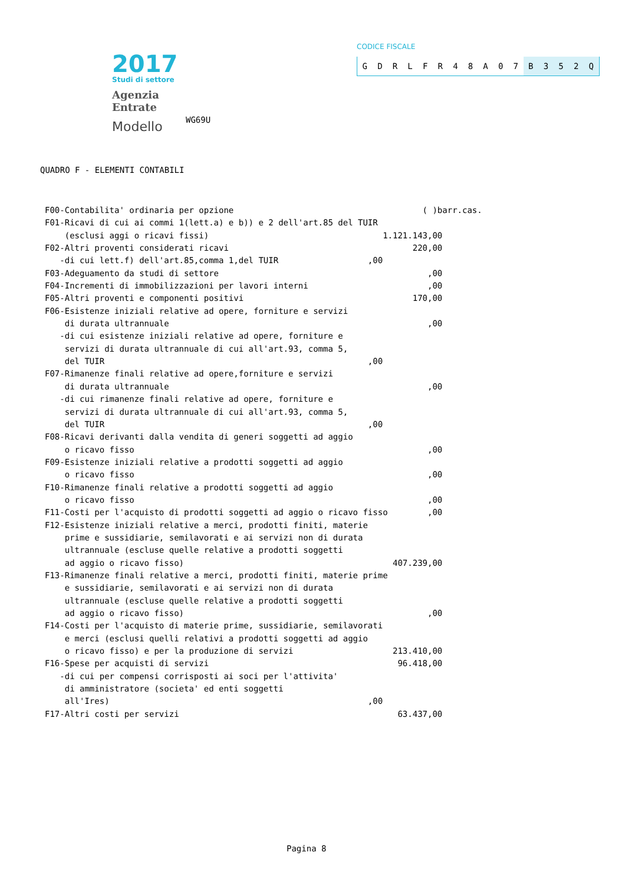2017
Studi di settore
Agenzia
Entrate
Modello
WG69U
CODICE FISCALE
GDRLFR 48 A 07 B 352 Q
QUADRO F - ELEMENTI CONTABILI
F00-Contabilita' ordinaria per opzione                                      ( )barr.cas.
F01-Ricavi di cui ai commi 1(lett.a) e b)) e 2 dell'art.85 del TUIR
    (esclusi aggi o ricavi fissi)                                   1.121.143,00
F02-Altri proventi considerati ricavi                                     220,00
   -di cui lett.f) dell'art.85,comma 1,del TUIR                  ,00
F03-Adeguamento da studi di settore                                          ,00
F04-Incrementi di immobilizzazioni per lavori interni                        ,00
F05-Altri proventi e componenti positivi                                  170,00
F06-Esistenze iniziali relative ad opere, forniture e servizi
    di durata ultrannuale                                                    ,00
   -di cui esistenze iniziali relative ad opere, forniture e
    servizi di durata ultrannuale di cui all'art.93, comma 5,
    del TUIR                                                     ,00
F07-Rimanenze finali relative ad opere,forniture e servizi
    di durata ultrannuale                                                    ,00
   -di cui rimanenze finali relative ad opere, forniture e
    servizi di durata ultrannuale di cui all'art.93, comma 5,
    del TUIR                                                     ,00
F08-Ricavi derivanti dalla vendita di generi soggetti ad aggio
    o ricavo fisso                                                           ,00
F09-Esistenze iniziali relative a prodotti soggetti ad aggio
    o ricavo fisso                                                           ,00
F10-Rimanenze finali relative a prodotti soggetti ad aggio
    o ricavo fisso                                                           ,00
F11-Costi per l'acquisto di prodotti soggetti ad aggio o ricavo fisso        ,00
F12-Esistenze iniziali relative a merci, prodotti finiti, materie
    prime e sussidiarie, semilavorati e ai servizi non di durata
    ultrannuale (escluse quelle relative a prodotti soggetti
    ad aggio o ricavo fisso)                                          407.239,00
F13-Rimanenze finali relative a merci, prodotti finiti, materie prime
    e sussidiarie, semilavorati e ai servizi non di durata
    ultrannuale (escluse quelle relative a prodotti soggetti
    ad aggio o ricavo fisso)                                                 ,00
F14-Costi per l'acquisto di materie prime, sussidiarie, semilavorati
    e merci (esclusi quelli relativi a prodotti soggetti ad aggio
    o ricavo fisso) e per la produzione di servizi                    213.410,00
F16-Spese per acquisti di servizi                                      96.418,00
   -di cui per compensi corrisposti ai soci per l'attivita'
    di amministratore (societa' ed enti soggetti
    all'Ires)                                                    ,00
F17-Altri costi per servizi                                            63.437,00
Pagina 8